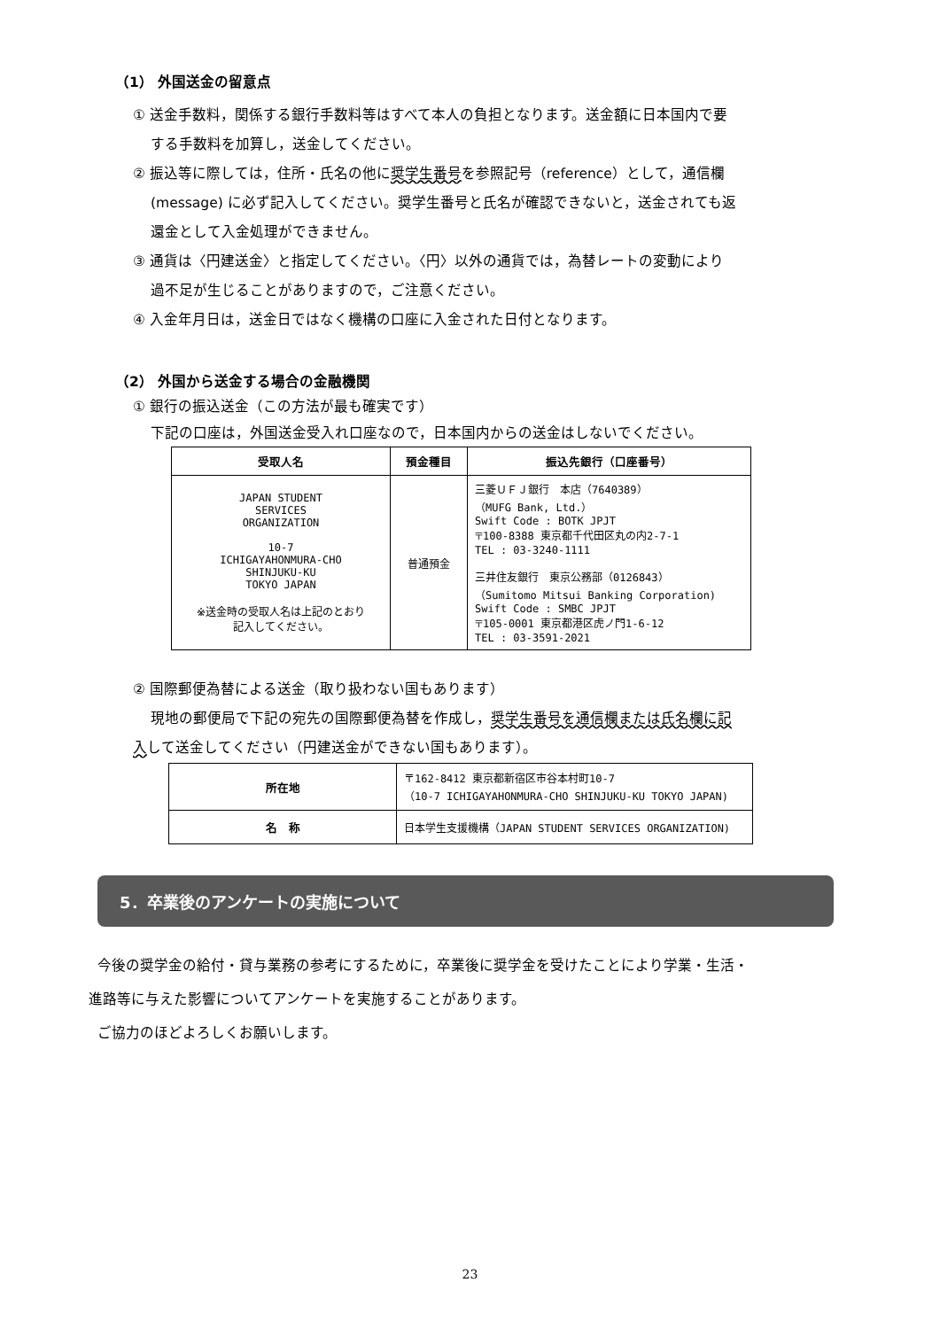（1） 外国送金の留意点
① 送金手数料，関係する銀行手数料等はすべて本人の負担となります。送金額に日本国内で要
する手数料を加算し，送金してください。
② 振込等に際しては，住所・氏名の他に奨学生番号を参照記号（reference）として，通信欄
(message) に必ず記入してください。奨学生番号と氏名が確認できないと，送金されても返
還金として入金処理ができません。
③ 通貨は〈円建送金〉と指定してください。〈円〉以外の通貨では，為替レートの変動により
過不足が生じることがありますので，ご注意ください。
④ 入金年月日は，送金日ではなく機構の口座に入金された日付となります。
（2） 外国から送金する場合の金融機関
① 銀行の振込送金（この方法が最も確実です）
下記の口座は，外国送金受入れ口座なので，日本国内からの送金はしないでください。
| 受取人名 | 預金種目 | 振込先銀行（口座番号） |
| --- | --- | --- |
| JAPAN STUDENT SERVICES ORGANIZATION 10-7 ICHIGAYAHONMURA-CHO SHINJUKU-KU TOKYO JAPAN ※送金時の受取人名は上記のとおり 記入してください。 | 普通預金 | 三菱ＵＦＪ銀行 本店（7640389） （MUFG Bank, Ltd.） Swift Code : BOTK JPJT 〒100-8388 東京都千代田区丸の内2-7-1 TEL : 03-3240-1111 三井住友銀行 東京公務部（0126843） （Sumitomo Mitsui Banking Corporation) Swift Code : SMBC JPJT 〒105-0001 東京都港区虎ノ門1-6-12 TEL : 03-3591-2021 |
② 国際郵便為替による送金（取り扱わない国もあります）
現地の郵便局で下記の宛先の国際郵便為替を作成し，奨学生番号を通信欄または氏名欄に記
入して送金してください（円建送金ができない国もあります）。
| 所在地 | 〒162-8412 東京都新宿区市谷本村町10-7 （10-7 ICHIGAYAHONMURA-CHO SHINJUKU-KU TOKYO JAPAN) |
| 名 称 | 日本学生支援機構（JAPAN STUDENT SERVICES ORGANIZATION) |
5．卒業後のアンケートの実施について
今後の奨学金の給付・貸与業務の参考にするために，卒業後に奨学金を受けたことにより学業・生活・
進路等に与えた影響についてアンケートを実施することがあります。
ご協力のほどよろしくお願いします。
23